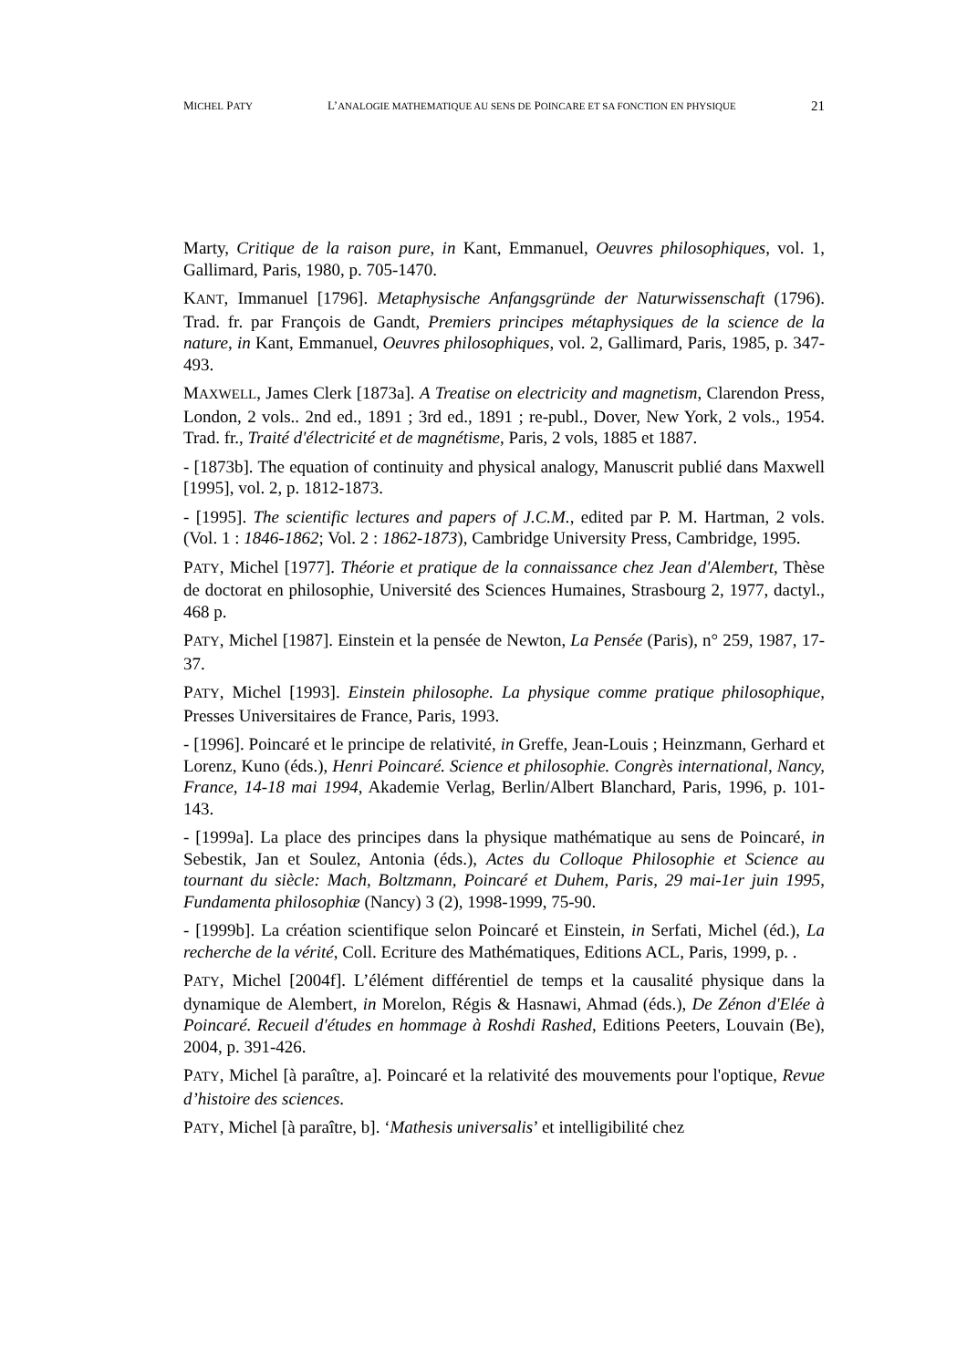MICHEL PATY L’ANALOGIE MATHEMATIQUE AU SENS DE POINCARE ET SA FONCTION EN PHYSIQUE 21
Marty, Critique de la raison pure, in Kant, Emmanuel, Oeuvres philosophiques, vol. 1, Gallimard, Paris, 1980, p. 705-1470.
KANT, Immanuel [1796]. Metaphysische Anfangsgründe der Naturwissenschaft (1796). Trad. fr. par François de Gandt, Premiers principes métaphysiques de la science de la nature, in Kant, Emmanuel, Oeuvres philosophiques, vol. 2, Gallimard, Paris, 1985, p. 347-493.
MAXWELL, James Clerk [1873a]. A Treatise on electricity and magnetism, Clarendon Press, London, 2 vols.. 2nd ed., 1891 ; 3rd ed., 1891 ; re-publ., Dover, New York, 2 vols., 1954. Trad. fr., Traité d'électricité et de magnétisme, Paris, 2 vols, 1885 et 1887.
- [1873b]. The equation of continuity and physical analogy, Manuscrit publié dans Maxwell [1995], vol. 2, p. 1812-1873.
- [1995]. The scientific lectures and papers of J.C.M., edited par P. M. Hartman, 2 vols. (Vol. 1 : 1846-1862; Vol. 2 : 1862-1873), Cambridge University Press, Cambridge, 1995.
PATY, Michel [1977]. Théorie et pratique de la connaissance chez Jean d'Alembert, Thèse de doctorat en philosophie, Université des Sciences Humaines, Strasbourg 2, 1977, dactyl., 468 p.
PATY, Michel [1987]. Einstein et la pensée de Newton, La Pensée (Paris), n° 259, 1987, 17-37.
PATY, Michel [1993]. Einstein philosophe. La physique comme pratique philosophique, Presses Universitaires de France, Paris, 1993.
- [1996]. Poincaré et le principe de relativité, in Greffe, Jean-Louis ; Heinzmann, Gerhard et Lorenz, Kuno (éds.), Henri Poincaré. Science et philosophie. Congrès international, Nancy, France, 14-18 mai 1994, Akademie Verlag, Berlin/Albert Blanchard, Paris, 1996, p. 101-143.
- [1999a]. La place des principes dans la physique mathématique au sens de Poincaré, in Sebestik, Jan et Soulez, Antonia (éds.), Actes du Colloque Philosophie et Science au tournant du siècle: Mach, Boltzmann, Poincaré et Duhem, Paris, 29 mai-1er juin 1995, Fundamenta philosophiæ (Nancy) 3 (2), 1998-1999, 75-90.
- [1999b]. La création scientifique selon Poincaré et Einstein, in Serfati, Michel (éd.), La recherche de la vérité, Coll. Ecriture des Mathématiques, Editions ACL, Paris, 1999, p. .
PATY, Michel [2004f]. L’élément différentiel de temps et la causalité physique dans la dynamique de Alembert, in Morelon, Régis & Hasnawi, Ahmad (éds.), De Zénon d'Elée à Poincaré. Recueil d'études en hommage à Roshdi Rashed, Editions Peeters, Louvain (Be), 2004, p. 391-426.
PATY, Michel [à paraître, a]. Poincaré et la relativité des mouvements pour l'optique, Revue d’histoire des sciences.
PATY, Michel [à paraître, b]. ‘Mathesis universalis’ et intelligibilité chez